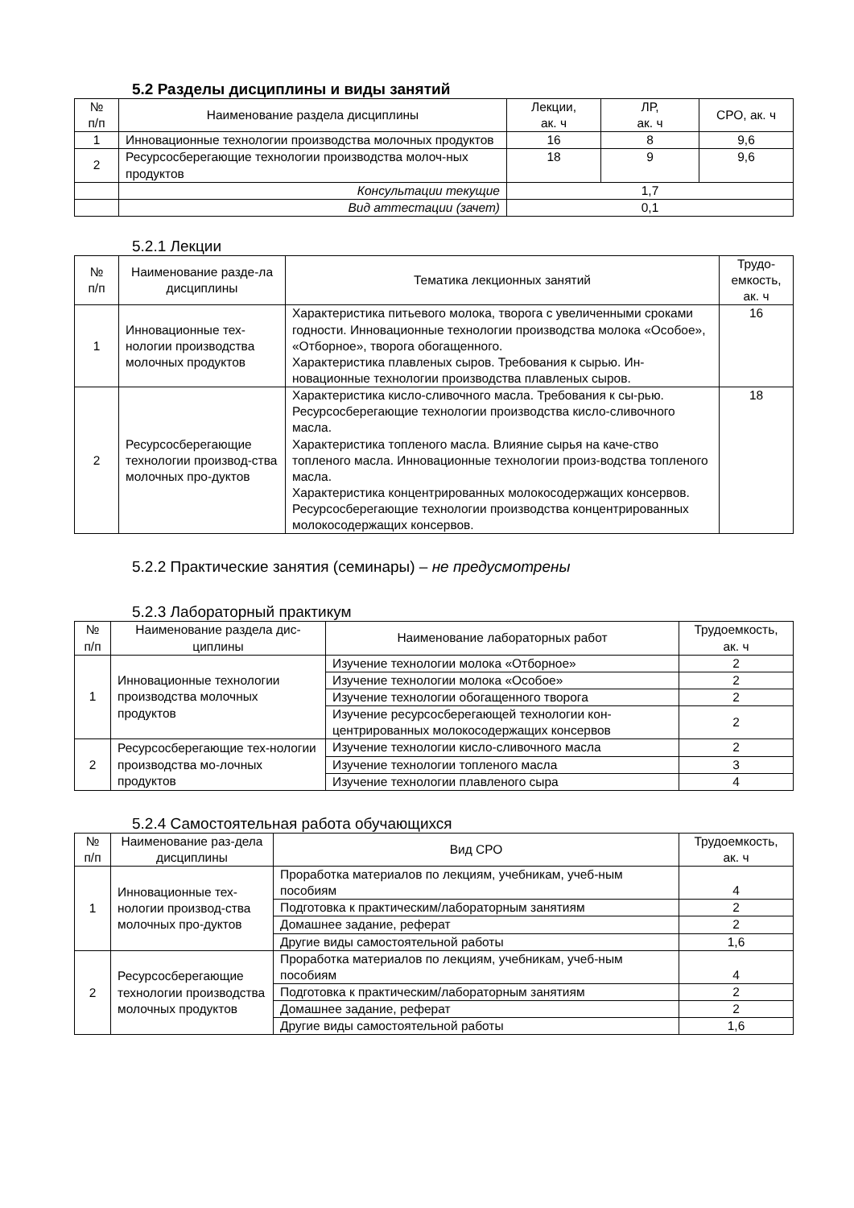5.2 Разделы дисциплины и виды занятий
| № п/п | Наименование раздела дисциплины | Лекции, ак. ч | ЛР, ак. ч | СРО, ак. ч |
| --- | --- | --- | --- | --- |
| 1 | Инновационные технологии производства молочных продуктов | 16 | 8 | 9,6 |
| 2 | Ресурсосберегающие технологии производства молоч-ных продуктов | 18 | 9 | 9,6 |
| | Консультации текущие | 1,7 | | |
| | Вид аттестации (зачет) | 0,1 | | |
5.2.1 Лекции
| № п/п | Наименование разде-ла дисциплины | Тематика лекционных занятий | Трудо-емкость, ак. ч |
| --- | --- | --- | --- |
| 1 | Инновационные тех-нологии производства молочных продуктов | Характеристика питьевого молока, творога с увеличенными сроками годности. Инновационные технологии производства молока «Особое», «Отборное», творога обогащенного. Характеристика плавленых сыров. Требования к сырью. Ин-новационные технологии производства плавленых сыров. | 16 |
| 2 | Ресурсосберегающие технологии производ-ства молочных про-дуктов | Характеристика кисло-сливочного масла. Требования к сы-рью. Ресурсосберегающие технологии производства кисло-сливочного масла. Характеристика топленого масла. Влияние сырья на каче-ство топленого масла. Инновационные технологии произ-водства топленого масла. Характеристика концентрированных молокосодержащих консервов. Ресурсосберегающие технологии производства концентрированных молокосодержащих консервов. | 18 |
5.2.2 Практические занятия (семинары) – не предусмотрены
5.2.3 Лабораторный практикум
| № п/п | Наименование раздела дис-циплины | Наименование лабораторных работ | Трудоемкость, ак. ч |
| --- | --- | --- | --- |
| 1 | Инновационные технологии производства молочных продуктов | Изучение технологии молока «Отборное» | 2 |
| | | Изучение технологии молока «Особое» | 2 |
| | | Изучение технологии обогащенного творога | 2 |
| | | Изучение ресурсосберегающей технологии кон-центрированных молокосодержащих консервов | 2 |
| 2 | Ресурсосберегающие тех-нологии производства мо-лочных продуктов | Изучение технологии кисло-сливочного масла | 2 |
| | | Изучение технологии топленого масла | 3 |
| | | Изучение технологии плавленого сыра | 4 |
5.2.4 Самостоятельная работа обучающихся
| № п/п | Наименование раз-дела дисциплины | Вид СРО | Трудоемкость, ак. ч |
| --- | --- | --- | --- |
| 1 | Инновационные тех-нологии производ-ства молочных про-дуктов | Проработка материалов по лекциям, учебникам, учеб-ным пособиям | 4 |
| | | Подготовка к практическим/лабораторным занятиям | 2 |
| | | Домашнее задание, реферат | 2 |
| | | Другие виды самостоятельной работы | 1,6 |
| 2 | Ресурсосберегающие технологии производства молочных продуктов | Проработка материалов по лекциям, учебникам, учеб-ным пособиям | 4 |
| | | Подготовка к практическим/лабораторным занятиям | 2 |
| | | Домашнее задание, реферат | 2 |
| | | Другие виды самостоятельной работы | 1,6 |